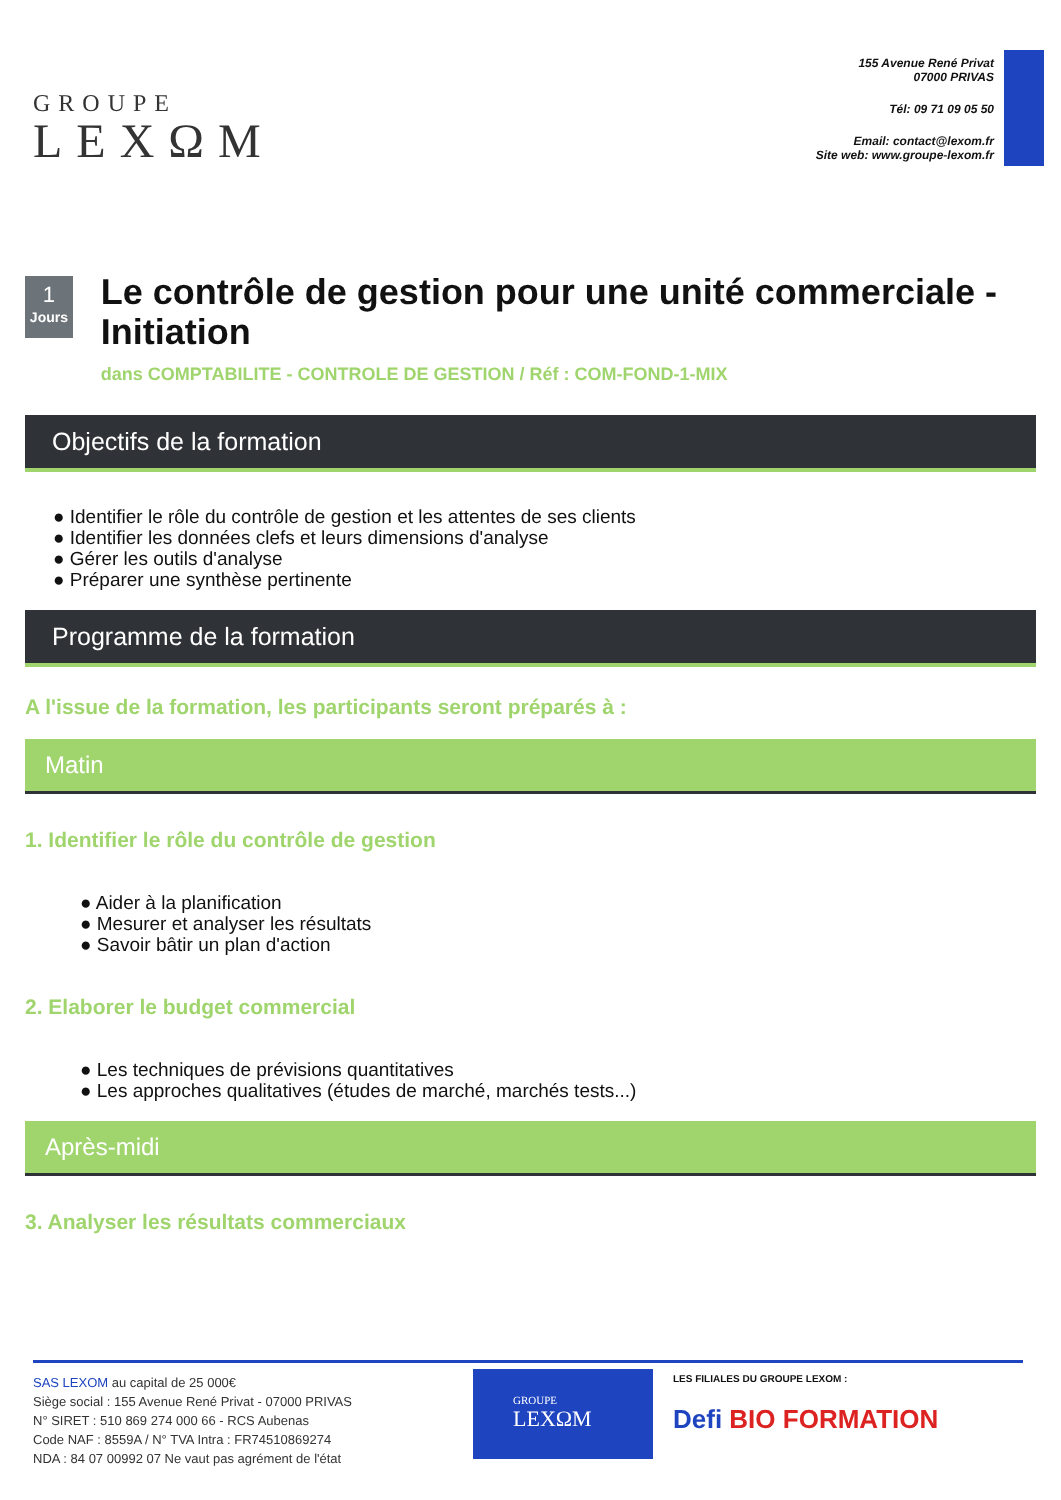GROUPE
LEXΩM
155 Avenue René Privat
07000 PRIVAS
Tél: 09 71 09 05 50
Email: contact@lexom.fr
Site web: www.groupe-lexom.fr
1
Jours
Le contrôle de gestion pour une unité commerciale - Initiation
dans COMPTABILITE - CONTROLE DE GESTION / Réf : COM-FOND-1-MIX
Objectifs de la formation
● Identifier le rôle du contrôle de gestion et les attentes de ses clients
● Identifier les données clefs et leurs dimensions d'analyse
● Gérer les outils d'analyse
● Préparer une synthèse pertinente
Programme de la formation
A l'issue de la formation, les participants seront préparés à :
Matin
1. Identifier le rôle du contrôle de gestion
● Aider à la planification
● Mesurer et analyser les résultats
● Savoir bâtir un plan d'action
2. Elaborer le budget commercial
● Les techniques de prévisions quantitatives
● Les approches qualitatives (études de marché, marchés tests...)
Après-midi
3. Analyser les résultats commerciaux
SAS LEXOM au capital de 25 000€
Siège social : 155 Avenue René Privat - 07000 PRIVAS
N° SIRET : 510 869 274 000 66 - RCS Aubenas
Code NAF : 8559A / N° TVA Intra : FR74510869274
NDA : 84 07 00992 07 Ne vaut pas agrément de l'état
GROUPE
LEXΩM
LES FILIALES DU GROUPE LEXOM :
Defi BIO FORMATION